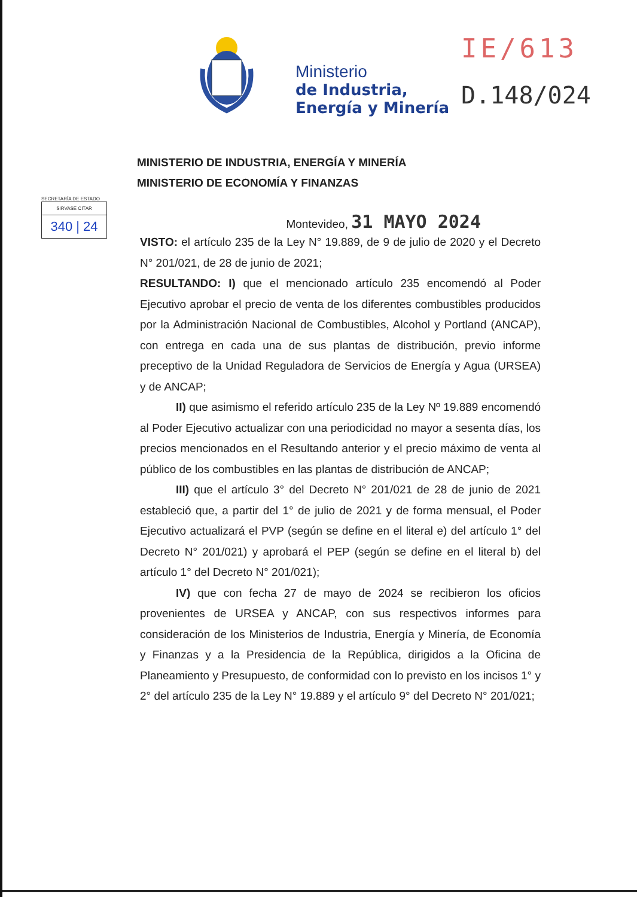Ministerio
de Industria,
Energía y Minería
IE/613
D.148/024
MINISTERIO DE INDUSTRIA, ENERGÍA Y MINERÍA
MINISTERIO DE ECONOMÍA Y FINANZAS
SECRETARÍA DE ESTADO
SIRVASE CITAR
340 | 24
Montevideo, 31 MAYO 2024
VISTO: el artículo 235 de la Ley N° 19.889, de 9 de julio de 2020 y el Decreto N° 201/021, de 28 de junio de 2021;
RESULTANDO: I) que el mencionado artículo 235 encomendó al Poder Ejecutivo aprobar el precio de venta de los diferentes combustibles producidos por la Administración Nacional de Combustibles, Alcohol y Portland (ANCAP), con entrega en cada una de sus plantas de distribución, previo informe preceptivo de la Unidad Reguladora de Servicios de Energía y Agua (URSEA) y de ANCAP;
II) que asimismo el referido artículo 235 de la Ley Nº 19.889 encomendó al Poder Ejecutivo actualizar con una periodicidad no mayor a sesenta días, los precios mencionados en el Resultando anterior y el precio máximo de venta al público de los combustibles en las plantas de distribución de ANCAP;
III) que el artículo 3° del Decreto N° 201/021 de 28 de junio de 2021 estableció que, a partir del 1° de julio de 2021 y de forma mensual, el Poder Ejecutivo actualizará el PVP (según se define en el literal e) del artículo 1° del Decreto N° 201/021) y aprobará el PEP (según se define en el literal b) del artículo 1° del Decreto N° 201/021);
IV) que con fecha 27 de mayo de 2024 se recibieron los oficios provenientes de URSEA y ANCAP, con sus respectivos informes para consideración de los Ministerios de Industria, Energía y Minería, de Economía y Finanzas y a la Presidencia de la República, dirigidos a la Oficina de Planeamiento y Presupuesto, de conformidad con lo previsto en los incisos 1° y 2° del artículo 235 de la Ley N° 19.889 y el artículo 9° del Decreto N° 201/021;